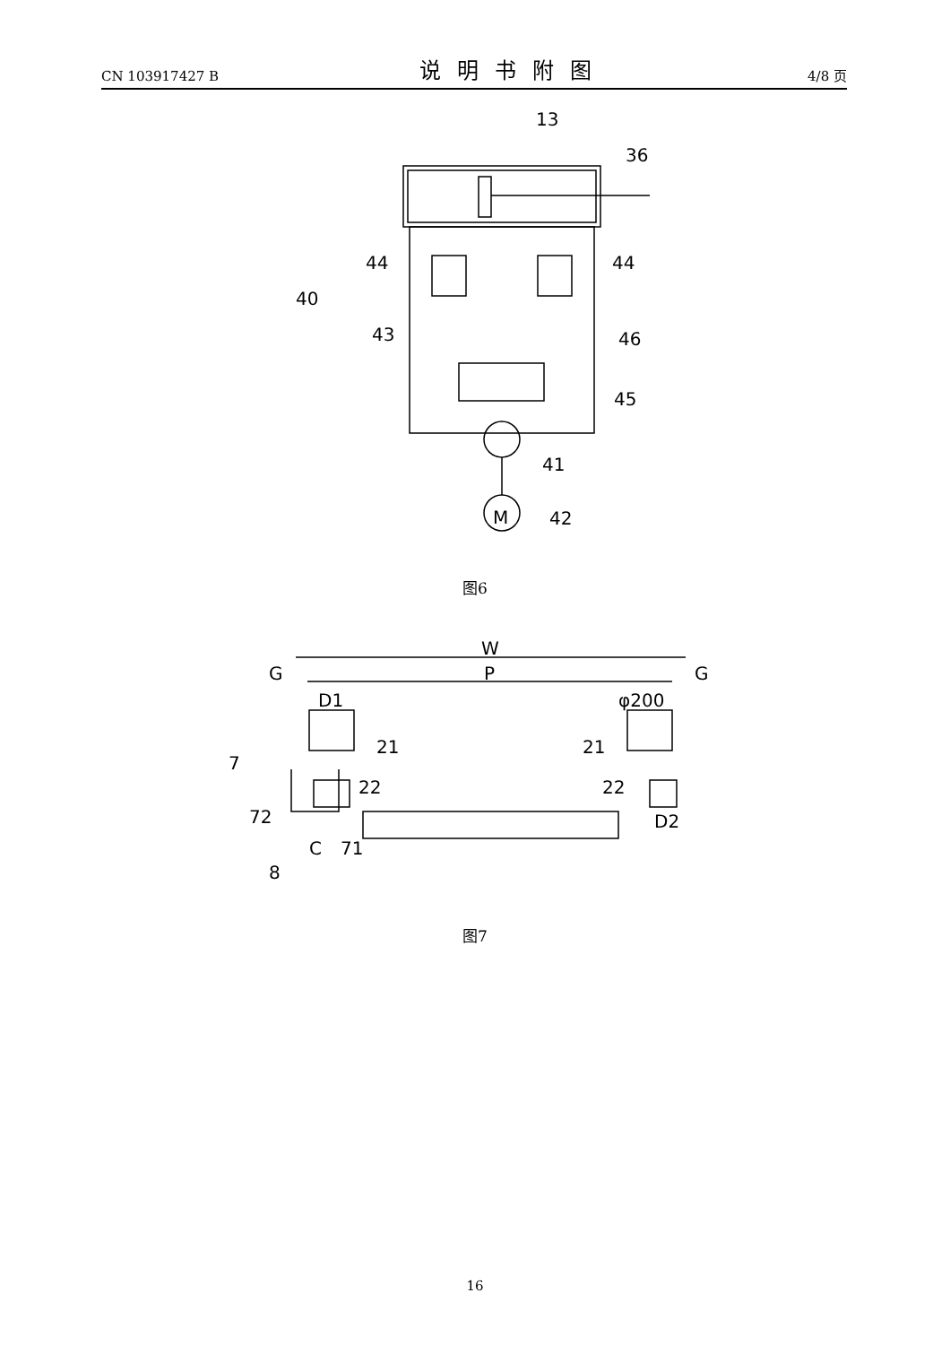CN 103917427 B 说明书附图 4/8 页
13
36
44
44
40
43
46
45
41
42
M
图6
W
P
G
G
D1
φ200
21
21
7
22
22
72
71
C
8
D2
图7
16